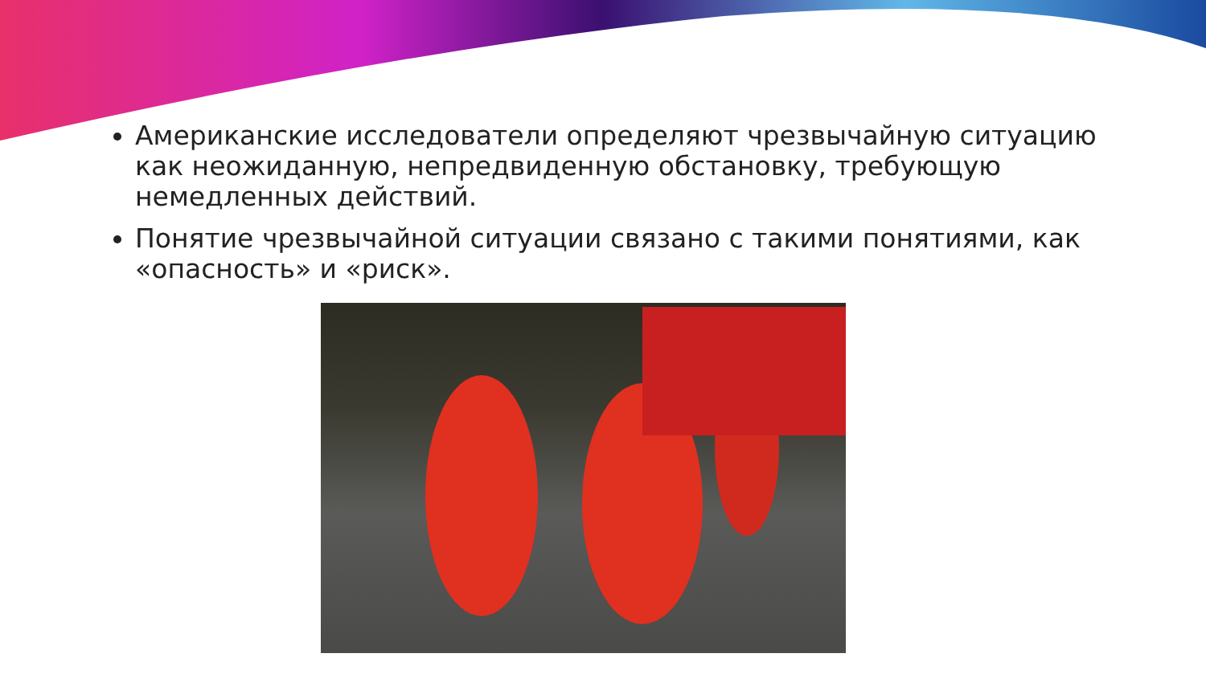Американские исследователи определяют чрезвычайную ситуацию как неожиданную, непредвиденную обстановку, требующую немедленных действий.
Понятие чрезвычайной ситуации связано с такими понятиями, как «опасность» и «риск».